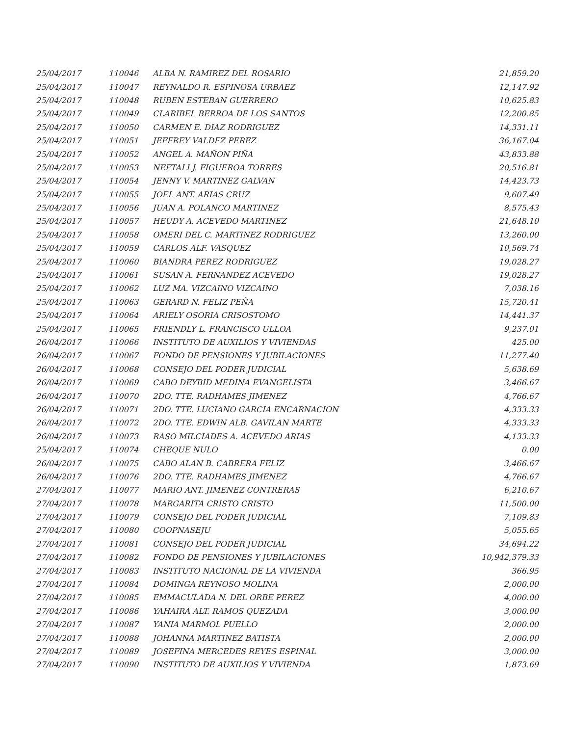| 25/04/2017 | 110046 | ALBA N. RAMIREZ DEL ROSARIO | 21,859.20 |
| 25/04/2017 | 110047 | REYNALDO R. ESPINOSA URBAEZ | 12,147.92 |
| 25/04/2017 | 110048 | RUBEN ESTEBAN GUERRERO | 10,625.83 |
| 25/04/2017 | 110049 | CLARIBEL BERROA DE LOS SANTOS | 12,200.85 |
| 25/04/2017 | 110050 | CARMEN E. DIAZ RODRIGUEZ | 14,331.11 |
| 25/04/2017 | 110051 | JEFFREY VALDEZ PEREZ | 36,167.04 |
| 25/04/2017 | 110052 | ANGEL A. MAÑON PIÑA | 43,833.88 |
| 25/04/2017 | 110053 | NEFTALI J. FIGUEROA TORRES | 20,516.81 |
| 25/04/2017 | 110054 | JENNY V. MARTINEZ GALVAN | 14,423.73 |
| 25/04/2017 | 110055 | JOEL ANT. ARIAS CRUZ | 9,607.49 |
| 25/04/2017 | 110056 | JUAN A. POLANCO MARTINEZ | 8,575.43 |
| 25/04/2017 | 110057 | HEUDY A. ACEVEDO MARTINEZ | 21,648.10 |
| 25/04/2017 | 110058 | OMERI DEL C. MARTINEZ RODRIGUEZ | 13,260.00 |
| 25/04/2017 | 110059 | CARLOS ALF. VASQUEZ | 10,569.74 |
| 25/04/2017 | 110060 | BIANDRA PEREZ RODRIGUEZ | 19,028.27 |
| 25/04/2017 | 110061 | SUSAN A. FERNANDEZ ACEVEDO | 19,028.27 |
| 25/04/2017 | 110062 | LUZ MA. VIZCAINO VIZCAINO | 7,038.16 |
| 25/04/2017 | 110063 | GERARD N. FELIZ PEÑA | 15,720.41 |
| 25/04/2017 | 110064 | ARIELY OSORIA CRISOSTOMO | 14,441.37 |
| 25/04/2017 | 110065 | FRIENDLY L. FRANCISCO ULLOA | 9,237.01 |
| 26/04/2017 | 110066 | INSTITUTO DE AUXILIOS Y VIVIENDAS | 425.00 |
| 26/04/2017 | 110067 | FONDO DE PENSIONES Y JUBILACIONES | 11,277.40 |
| 26/04/2017 | 110068 | CONSEJO DEL PODER JUDICIAL | 5,638.69 |
| 26/04/2017 | 110069 | CABO DEYBID MEDINA EVANGELISTA | 3,466.67 |
| 26/04/2017 | 110070 | 2DO. TTE. RADHAMES JIMENEZ | 4,766.67 |
| 26/04/2017 | 110071 | 2DO. TTE. LUCIANO GARCIA ENCARNACION | 4,333.33 |
| 26/04/2017 | 110072 | 2DO. TTE. EDWIN ALB. GAVILAN MARTE | 4,333.33 |
| 26/04/2017 | 110073 | RASO MILCIADES A. ACEVEDO ARIAS | 4,133.33 |
| 25/04/2017 | 110074 | CHEQUE NULO | 0.00 |
| 26/04/2017 | 110075 | CABO ALAN B. CABRERA FELIZ | 3,466.67 |
| 26/04/2017 | 110076 | 2DO. TTE. RADHAMES JIMENEZ | 4,766.67 |
| 27/04/2017 | 110077 | MARIO ANT. JIMENEZ CONTRERAS | 6,210.67 |
| 27/04/2017 | 110078 | MARGARITA CRISTO CRISTO | 11,500.00 |
| 27/04/2017 | 110079 | CONSEJO DEL PODER JUDICIAL | 7,109.83 |
| 27/04/2017 | 110080 | COOPNASEJU | 5,055.65 |
| 27/04/2017 | 110081 | CONSEJO DEL PODER JUDICIAL | 34,694.22 |
| 27/04/2017 | 110082 | FONDO DE PENSIONES Y JUBILACIONES | 10,942,379.33 |
| 27/04/2017 | 110083 | INSTITUTO NACIONAL DE LA VIVIENDA | 366.95 |
| 27/04/2017 | 110084 | DOMINGA REYNOSO MOLINA | 2,000.00 |
| 27/04/2017 | 110085 | EMMACULADA N. DEL ORBE PEREZ | 4,000.00 |
| 27/04/2017 | 110086 | YAHAIRA ALT. RAMOS QUEZADA | 3,000.00 |
| 27/04/2017 | 110087 | YANIA MARMOL PUELLO | 2,000.00 |
| 27/04/2017 | 110088 | JOHANNA MARTINEZ BATISTA | 2,000.00 |
| 27/04/2017 | 110089 | JOSEFINA MERCEDES REYES ESPINAL | 3,000.00 |
| 27/04/2017 | 110090 | INSTITUTO DE AUXILIOS Y VIVIENDA | 1,873.69 |